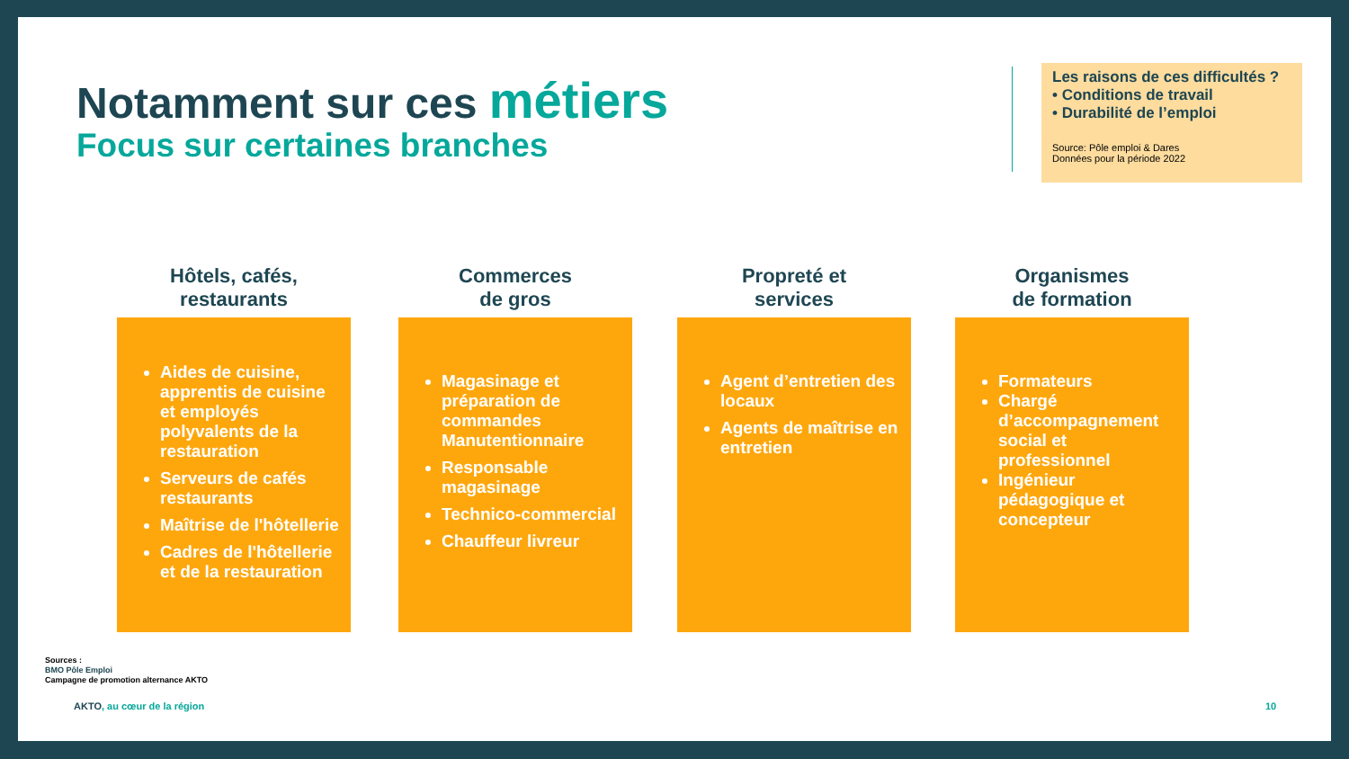Notamment sur ces métiers
Focus sur certaines branches
Les raisons de ces difficultés ?
• Conditions de travail
• Durabilité de l’emploi
Source: Pôle emploi & Dares
Données pour la période 2022
Hôtels, cafés,
restaurants
Aides de cuisine, apprentis de cuisine et employés polyvalents de la restauration
Serveurs de cafés restaurants
Maîtrise de l'hôtellerie
Cadres de l'hôtellerie et de la restauration
Commerces
de gros
Magasinage et préparation de commandes Manutentionnaire
Responsable magasinage
Technico-commercial
Chauffeur livreur
Propreté et
services
Agent d’entretien des locaux
Agents de maîtrise en entretien
Organismes
de formation
Formateurs
Chargé d’accompagnement social et professionnel
Ingénieur pédagogique et concepteur
Sources :
BMO Pôle Emploi
Campagne de promotion alternance AKTO
AKTO, au cœur de la région 10